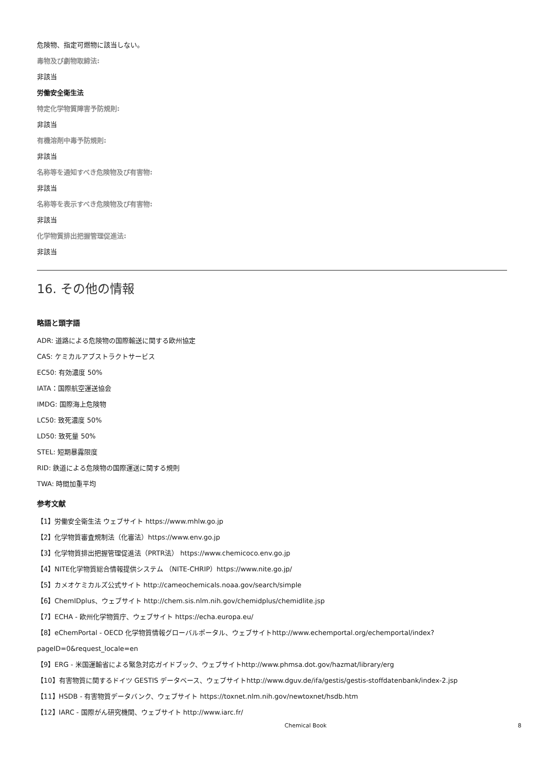危険物、指定可燃物に該当しない。
毒物及び劇物取締法:
非該当
労働安全衛生法
特定化学物質障害予防規則:
非該当
有機溶剤中毒予防規則:
非該当
名称等を通知すべき危険物及び有害物:
非該当
名称等を表示すべき危険物及び有害物:
非該当
化学物質排出把握管理促進法:
非該当
16. その他の情報
略語と頭字語
ADR: 道路による危険物の国際輸送に関する欧州協定
CAS: ケミカルアブストラクトサービス
EC50: 有効濃度 50%
IATA：国際航空運送協会
IMDG: 国際海上危険物
LC50: 致死濃度 50%
LD50: 致死量 50%
STEL: 短期暴露限度
RID: 鉄道による危険物の国際運送に関する規則
TWA: 時間加重平均
参考文献
【1】労働安全衛生法 ウェブサイト https://www.mhlw.go.jp
【2】化学物質審査規制法（化審法）https://www.env.go.jp
【3】化学物質排出把握管理促進法（PRTR法） https://www.chemicoco.env.go.jp
【4】NITE化学物質総合情報提供システム （NITE-CHRIP）https://www.nite.go.jp/
【5】カメオケミカルズ公式サイト http://cameochemicals.noaa.gov/search/simple
【6】ChemIDplus、ウェブサイト http://chem.sis.nlm.nih.gov/chemidplus/chemidlite.jsp
【7】ECHA - 欧州化学物質庁、ウェブサイト https://echa.europa.eu/
【8】eChemPortal - OECD 化学物質情報グローバルポータル、ウェブサイトhttp://www.echemportal.org/echemportal/index?
pageID=0&request_locale=en
【9】ERG - 米国運輸省による緊急対応ガイドブック、ウェブサイトhttp://www.phmsa.dot.gov/hazmat/library/erg
【10】有害物質に関するドイツ GESTIS データベース、ウェブサイトhttp://www.dguv.de/ifa/gestis/gestis-stoffdatenbank/index-2.jsp
【11】HSDB - 有害物質データバンク、ウェブサイト https://toxnet.nlm.nih.gov/newtoxnet/hsdb.htm
【12】IARC - 国際がん研究機関、ウェブサイト http://www.iarc.fr/
Chemical Book 8